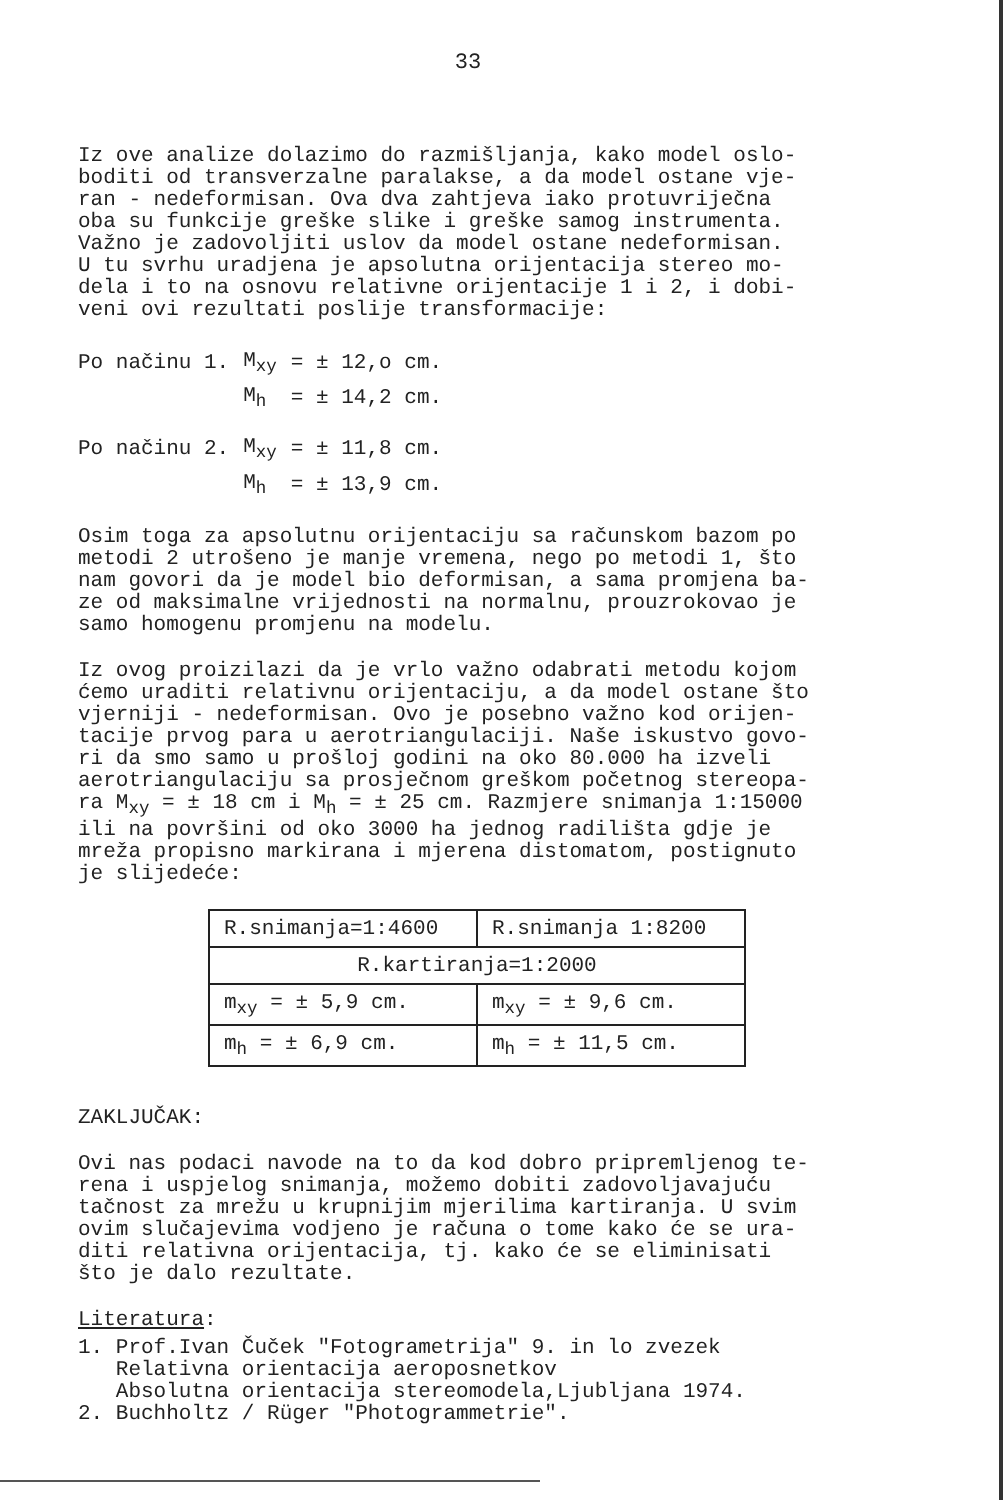33
Iz ove analize dolazimo do razmišljanja, kako model oslo-
boditi od transverzalne paralakse, a da model ostane vje-
ran - nedeformisan. Ova dva zahtjeva iako protuvriječna
oba su funkcije greške slike i greške samog instrumenta.
Važno je zadovoljiti uslov da model ostane nedeformisan.
U tu svrhu uradjena je apsolutna orijentacija stereo mo-
dela i to na osnovu relativne orijentacije 1 i 2, i dobi-
veni ovi rezultati poslije transformacije:
| Po načinu 1. | M<sub>xy</sub> | = ± 12,o cm. |
| | M<sub>h</sub> | = ± 14,2 cm. |
| Po načinu 2. | M<sub>xy</sub> | = ± 11,8 cm. |
| | M<sub>h</sub> | = ± 13,9 cm. |
Osim toga za apsolutnu orijentaciju sa računskom bazom po
metodi 2 utrošeno je manje vremena, nego po metodi 1, što
nam govori da je model bio deformisan, a sama promjena ba-
ze od maksimalne vrijednosti na normalnu, prouzrokovao je
samo homogenu promjenu na modelu.
Iz ovog proizilazi da je vrlo važno odabrati metodu kojom
ćemo uraditi relativnu orijentaciju, a da model ostane što
vjerniji - nedeformisan. Ovo je posebno važno kod orijen-
tacije prvog para u aerotriangulaciji. Naše iskustvo govo-
ri da smo samo u prošloj godini na oko 80.000 ha izveli
aerotriangulaciju sa prosječnom greškom početnog stereopa-
ra M<sub>xy</sub> = ± 18 cm i M<sub>h</sub> = ± 25 cm. Razmjere snimanja 1:15000
ili na površini od oko 3000 ha jednog radilišta gdje je
mreža propisno markirana i mjerena distomatom, postignuto
je slijedeće:
| R.snimanja=1:4600 | R.snimanja 1:8200 |
| R.kartiranja=1:2000 | |
| m<sub>xy</sub> = ± 5,9 cm. | m<sub>xy</sub> = ± 9,6 cm. |
| m<sub>h</sub> = ± 6,9 cm. | m<sub>h</sub> = ± 11,5 cm. |
ZAKLJUČAK:
Ovi nas podaci navode na to da kod dobro pripremljenog te-
rena i uspjelog snimanja, možemo dobiti zadovoljavajuću
tačnost za mrežu u krupnijim mjerilima kartiranja. U svim
ovim slučajevima vodjeno je računa o tome kako će se ura-
diti relativna orijentacija, tj. kako će se eliminisati
što je dalo rezultate.
Literatura:
1. Prof.Ivan Čuček "Fotogrametrija" 9. in lo zvezek
Relativna orientacija aeroposnetkov
Absolutna orientacija stereomodela,Ljubljana 1974.
2. Buchholtz / Rüger "Photogrammetrie".